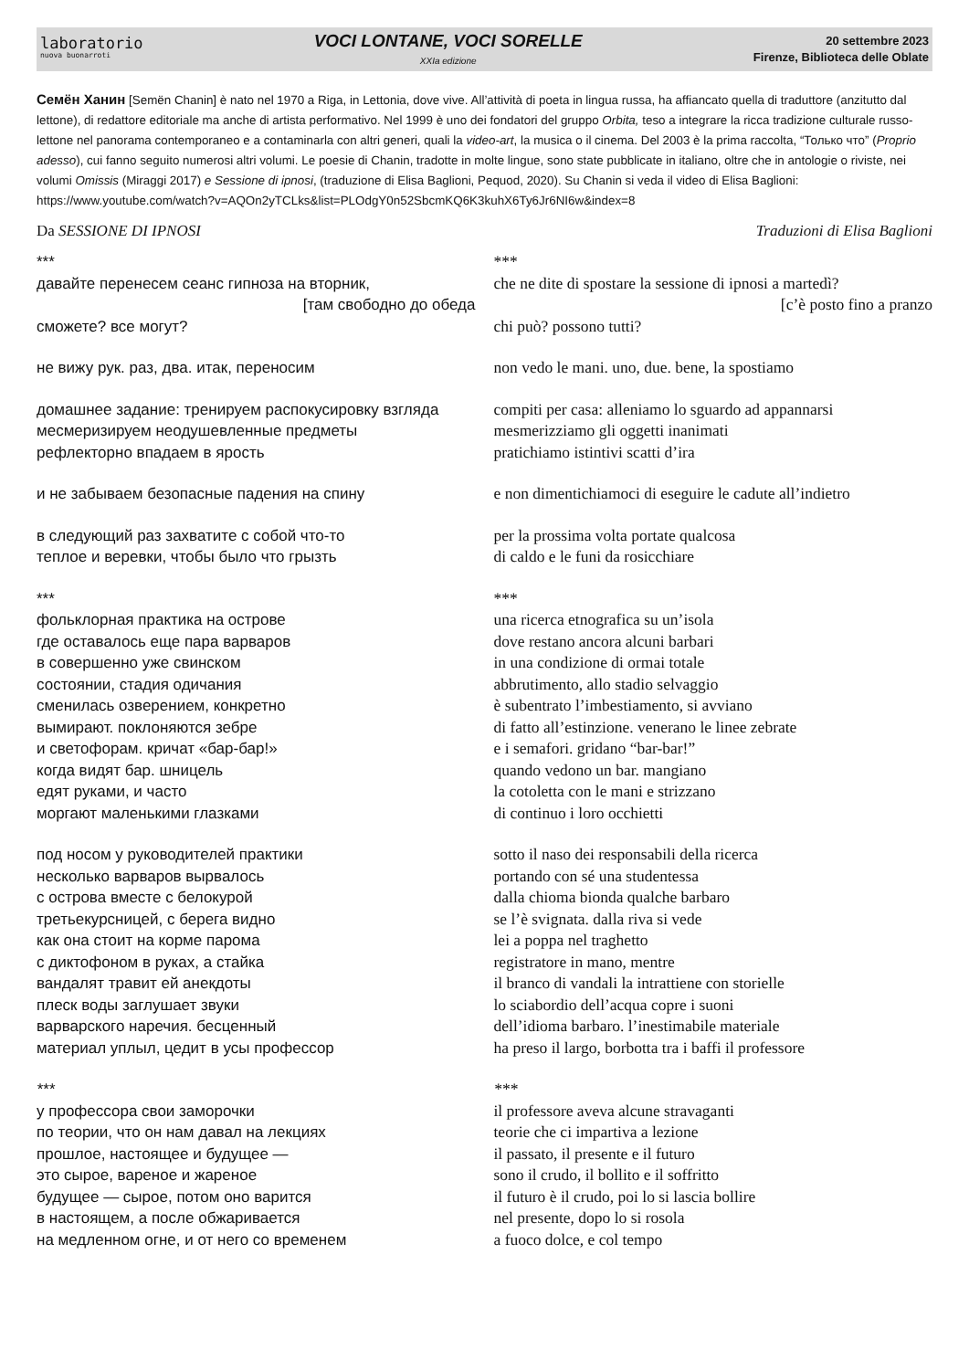laboratorio
nuova buonarroti
VOCI LONTANE, VOCI SORELLE
XXIa edizione
20 settembre 2023
Firenze, Biblioteca delle Oblate
Семён Ханин [Semën Chanin] è nato nel 1970 a Riga, in Lettonia, dove vive. All’attività di poeta in lingua russa, ha affiancato quella di traduttore (anzitutto dal lettone), di redattore editoriale ma anche di artista performativo. Nel 1999 è uno dei fondatori del gruppo Orbita, teso a integrare la ricca tradizione culturale russo-lettone nel panorama contemporaneo e a contaminarla con altri generi, quali la video-art, la musica o il cinema. Del 2003 è la prima raccolta, “Только что” (Proprio adesso), cui fanno seguito numerosi altri volumi. Le poesie di Chanin, tradotte in molte lingue, sono state pubblicate in italiano, oltre che in antologie o riviste, nei volumi Omissis (Miraggi 2017) e Sessione di ipnosi, (traduzione di Elisa Baglioni, Pequod, 2020). Su Chanin si veda il video di Elisa Baglioni: https://www.youtube.com/watch?v=AQOn2yTCLks&list=PLOdgY0n52SbcmKQ6K3kuhX6Ty6Jr6NI6w&index=8
Da SESSIONE DI IPNOSI Traduzioni di Elisa Baglioni
***
давайте перенесем сеанс гипноза на вторник,
[там свободно до обеда
сможете? все могут?
не вижу рук. раз, два. итак, переносим
домашнее задание: тренируем распокусировку взгляда
месмеризируем неодушевленные предметы
рефлекторно впадаем в ярость
и не забываем безопасные падения на спину
в следующий раз захватите с собой что-то
теплое и веревки, чтобы было что грызть
***
фольклорная практика на острове
где оставалось еще пара варваров
в совершенно уже свинском
состоянии, стадия одичания
сменилась озверением, конкретно
вымирают. поклоняются зебре
и светофорам. кричат «бар-бар!»
когда видят бар. шницель
едят руками, и часто
моргают маленькими глазками
под носом у руководителей практики
несколько варваров вырвалось
с острова вместе с белокурой
третьекурсницей, с берега видно
как она стоит на корме парома
с диктофоном в руках, а стайка
вандалят травит ей анекдоты
плеск воды заглушает звуки
варварского наречия. бесценный
материал уплыл, цедит в усы профессор
***
у профессора свои заморочки
по теории, что он нам давал на лекциях
прошлое, настоящее и будущее —
это сырое, вареное и жареное
будущее — сырое, потом оно варится
в настоящем, а после обжаривается
на медленном огне, и от него со временем
***
che ne dite di spostare la sessione di ipnosi a martedì?
[c’è posto fino a pranzo
chi può? possono tutti?
non vedo le mani. uno, due. bene, la spostiamo
compiti per casa: alleniamo lo sguardo ad appannarsi
mesmerizziamo gli oggetti inanimati
pratichiamo istintivi scatti d’ira
e non dimentichiamoci di eseguire le cadute all’indietro
per la prossima volta portate qualcosa
di caldo e le funi da rosicchiare
***
una ricerca etnografica su un’isola
dove restano ancora alcuni barbari
in una condizione di ormai totale
abbrutimento, allo stadio selvaggio
è subentrato l’imbestiamento, si avviano
di fatto all’estinzione. venerano le linee zebrate
e i semafori. gridano “bar-bar!”
quando vedono un bar. mangiano
la cotoletta con le mani e strizzano
di continuo i loro occhietti
sotto il naso dei responsabili della ricerca
portando con sé una studentessa
dalla chioma bionda qualche barbaro
se l’è svignata. dalla riva si vede
lei a poppa nel traghetto
registratore in mano, mentre
il branco di vandali la intrattiene con storielle
lo sciabordio dell’acqua copre i suoni
dell’idioma barbaro. l’inestimabile materiale
ha preso il largo, borbotta tra i baffi il professore
***
il professore aveva alcune stravaganti
teorie che ci impartiva a lezione
il passato, il presente e il futuro
sono il crudo, il bollito e il soffritto
il futuro è il crudo, poi lo si lascia bollire
nel presente, dopo lo si rosola
a fuoco dolce, e col tempo